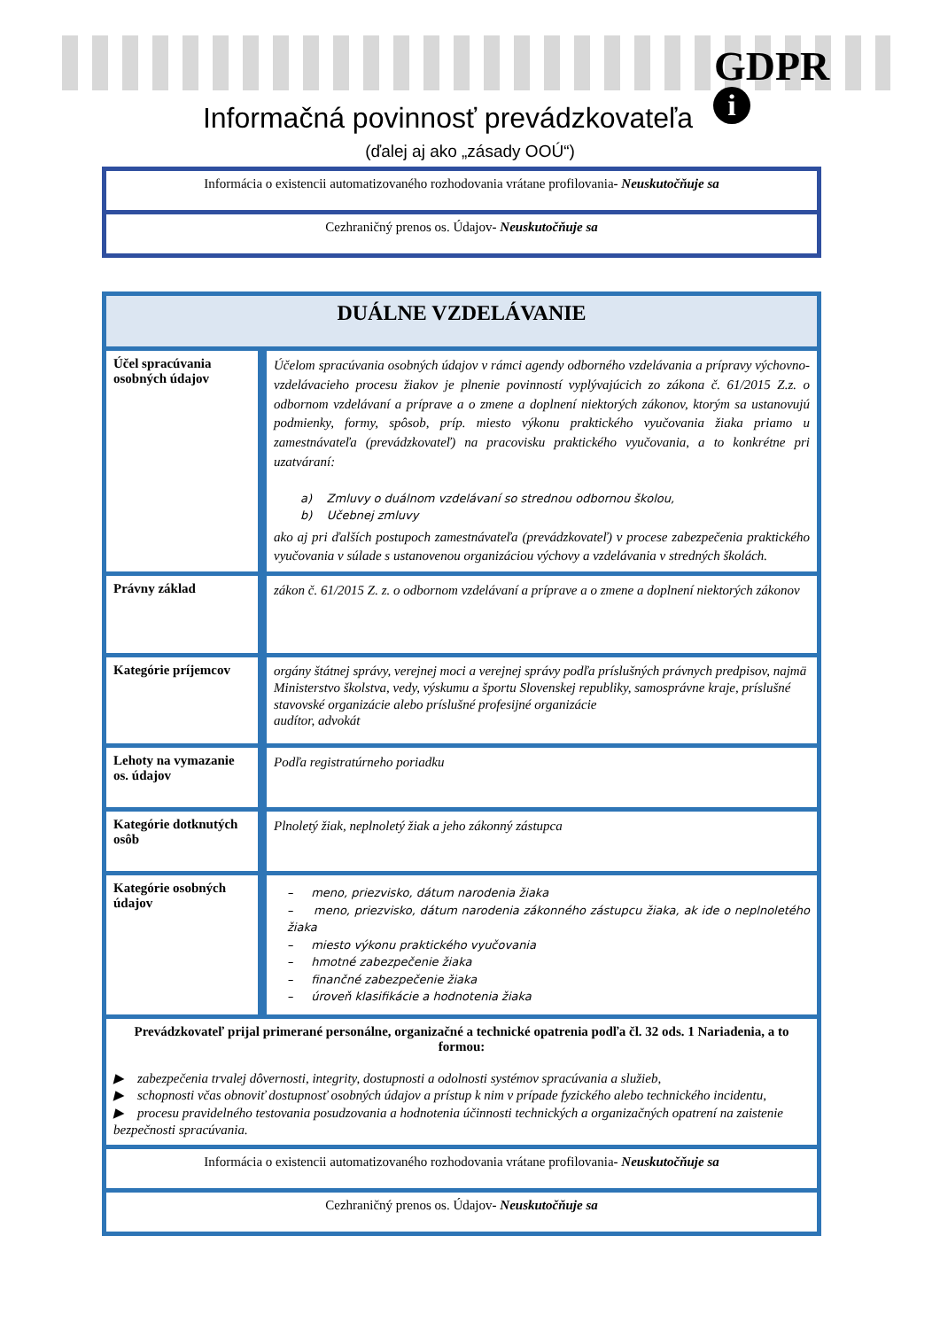GDPR
i
Informačná povinnosť prevádzkovateľa
(ďalej aj ako „zásady OOÚ“)
| Informácia o existencii automatizovaného rozhodovania vrátane profilovania - Neuskutočňuje sa |
| Cezhraničný prenos os. Údajov - Neuskutočňuje sa |
| DUÁLNE VZDELÁVANIE | |
| Účel spracúvania osobných údajov | Účelom spracúvania osobných údajov v rámci agendy odborného vzdelávania a prípravy výchovno-vzdelávacieho procesu žiakov je plnenie povinností vyplývajúcich zo zákona č. 61/2015 Z.z. o odbornom vzdelávaní a príprave a o zmene a doplnení niektorých zákonov, ktorým sa ustanovujú podmienky, formy, spôsob, príp. miesto výkonu praktického vyučovania žiaka priamo u zamestnávateľa (prevádzkovateľ) na pracovisku praktického vyučovania, a to konkrétne pri uzatváraní: a) Zmluvy o duálnom vzdelávaní so strednou odbornou školou, b) Učebnej zmluvy ako aj pri ďalších postupoch zamestnávateľa (prevádzkovateľ) v procese zabezpečenia praktického vyučovania v súlade s ustanovenou organizáciou výchovy a vzdelávania v stredných školách. |
| Právny základ | zákon č. 61/2015 Z. z. o odbornom vzdelávaní a príprave a o zmene a doplnení niektorých zákonov |
| Kategórie príjemcov | orgány štátnej správy, verejnej moci a verejnej správy podľa príslušných právnych predpisov, najmä Ministerstvo školstva, vedy, výskumu a športu Slovenskej republiky, samosprávne kraje, príslušné stavovské organizácie alebo príslušné profesijné organizácie audítor, advokát |
| Lehoty na vymazanie os. údajov | Podľa registratúrneho poriadku |
| Kategórie dotknutých osôb | Plnoletý žiak, neplnoletý žiak a jeho zákonný zástupca |
| Kategórie osobných údajov | – meno, priezvisko, dátum narodenia žiaka – meno, priezvisko, dátum narodenia zákonného zástupcu žiaka, ak ide o neplnoletého žiaka – miesto výkonu praktického vyučovania – hmotné zabezpečenie žiaka – finančné zabezpečenie žiaka – úroveň klasifikácie a hodnotenia žiaka |
| Prevádzkovateľ prijal primerané personálne, organizačné a technické opatrenia podľa čl. 32 ods. 1 Nariadenia, a to formou: ▶ zabezpečenia trvalej dôvernosti, integrity, dostupnosti a odolnosti systémov spracúvania a služieb, ▶ schopnosti včas obnoviť dostupnosť osobných údajov a prístup k nim v prípade fyzického alebo technického incidentu, ▶ procesu pravidelného testovania posudzovania a hodnotenia účinnosti technických a organizačných opatrení na zaistenie bezpečnosti spracúvania. | |
| Informácia o existencii automatizovaného rozhodovania vrátane profilovania - Neuskutočňuje sa | |
| Cezhraničný prenos os. Údajov - Neuskutočňuje sa | |